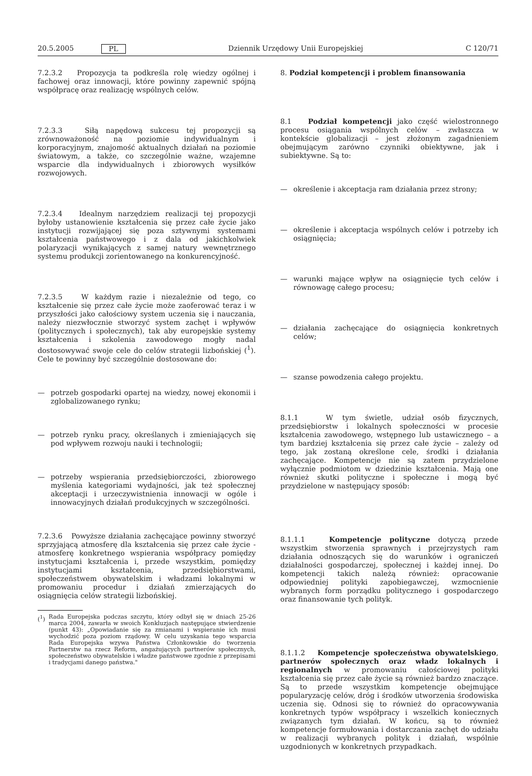20.5.2005 PL Dziennik Urzędowy Unii Europejskiej C 120/71
7.2.3.2 Propozycja ta podkreśla rolę wiedzy ogólnej i fachowej oraz innowacji, które powinny zapewnić spójną współpracę oraz realizację wspólnych celów.
7.2.3.3 Siłą napędową sukcesu tej propozycji są zrównoważoność na poziomie indywidualnym i korporacyjnym, znajomość aktualnych działań na poziomie światowym, a także, co szczególnie ważne, wzajemne wsparcie dla indywidualnych i zbiorowych wysiłków rozwojowych.
7.2.3.4 Idealnym narzędziem realizacji tej propozycji byłoby ustanowienie kształcenia się przez całe życie jako instytucji rozwijającej się poza sztywnymi systemami kształcenia państwowego i z dala od jakichkolwiek polaryzacji wynikających z samej natury wewnętrznego systemu produkcji zorientowanego na konkurencyjność.
7.2.3.5 W każdym razie i niezależnie od tego, co kształcenie się przez całe życie może zaoferować teraz i w przyszłości jako całościowy system uczenia się i nauczania, należy niezwłocznie stworzyć system zachęt i wpływów (politycznych i społecznych), tak aby europejskie systemy kształcenia i szkolenia zawodowego mogły nadal dostosowywać swoje cele do celów strategii lizbońskiej (<sup>1</sup>). Cele te powinny być szczególnie dostosowane do:
— potrzeb gospodarki opartej na wiedzy, nowej ekonomii i zglobalizowanego rynku;
— potrzeb rynku pracy, określanych i zmieniających się pod wpływem rozwoju nauki i technologii;
— potrzeby wspierania przedsiębiorczości, zbiorowego myślenia kategoriami wydajności, jak też społecznej akceptacji i urzeczywistnienia innowacji w ogóle i innowacyjnych działań produkcyjnych w szczególności.
7.2.3.6 Powyższe działania zachęcające powinny stworzyć sprzyjającą atmosferę dla kształcenia się przez całe życie - atmosferę konkretnego wspierania współpracy pomiędzy instytucjami kształcenia i, przede wszystkim, pomiędzy instytucjami kształcenia, przedsiębiorstwami, społeczeństwem obywatelskim i władzami lokalnymi w promowaniu procedur i działań zmierzających do osiągnięcia celów strategii lizbońskiej.
(<sup>1</sup>) Rada Europejska podczas szczytu, który odbył się w dniach 25-26 marca 2004, zawarła w swoich Konkluzjach następujące stwierdzenie (punkt 43): „Opowiadanie się za zmianami i wspieranie ich musi wychodzić poza poziom rządowy. W celu uzyskania tego wsparcia Rada Europejska wzywa Państwa Członkowskie do tworzenia Partnerstw na rzecz Reform, angażujących partnerów społecznych, społeczeństwo obywatelskie i władze państwowe zgodnie z przepisami i tradycjami danego państwa."
8. Podział kompetencji i problem finansowania
8.1 Podział kompetencji jako część wielostronnego procesu osiągania wspólnych celów – zwłaszcza w kontekście globalizacji – jest złożonym zagadnieniem obejmującym zarówno czynniki obiektywne, jak i subiektywne. Są to:
— określenie i akceptacja ram działania przez strony;
— określenie i akceptacja wspólnych celów i potrzeby ich osiągnięcia;
— warunki mające wpływ na osiągnięcie tych celów i równowagę całego procesu;
— działania zachęcające do osiągnięcia konkretnych celów;
— szanse powodzenia całego projektu.
8.1.1 W tym świetle, udział osób fizycznych, przedsiębiorstw i lokalnych społeczności w procesie kształcenia zawodowego, wstępnego lub ustawicznego – a tym bardziej kształcenia się przez całe życie – zależy od tego, jak zostaną określone cele, środki i działania zachęcające. Kompetencje nie są zatem przydzielone wyłącznie podmiotom w dziedzinie kształcenia. Mają one również skutki polityczne i społeczne i mogą być przydzielone w następujący sposób:
8.1.1.1 Kompetencje polityczne dotyczą przede wszystkim stworzenia sprawnych i przejrzystych ram działania odnoszących się do warunków i ograniczeń działalności gospodarczej, społecznej i każdej innej. Do kompetencji takich należą również: opracowanie odpowiedniej polityki zapobiegawczej, wzmocnienie wybranych form porządku politycznego i gospodarczego oraz finansowanie tych polityk.
8.1.1.2 Kompetencje społeczeństwa obywatelskiego, partnerów społecznych oraz władz lokalnych i regionalnych w promowaniu całościowej polityki kształcenia się przez całe życie są również bardzo znaczące. Są to przede wszystkim kompetencje obejmujące popularyzację celów, dróg i środków utworzenia środowiska uczenia się. Odnosi się to również do opracowywania konkretnych typów współpracy i wszelkich koniecznych związanych tym działań. W końcu, są to również kompetencje formułowania i dostarczania zachęt do udziału w realizacji wybranych polityk i działań, wspólnie uzgodnionych w konkretnych przypadkach.